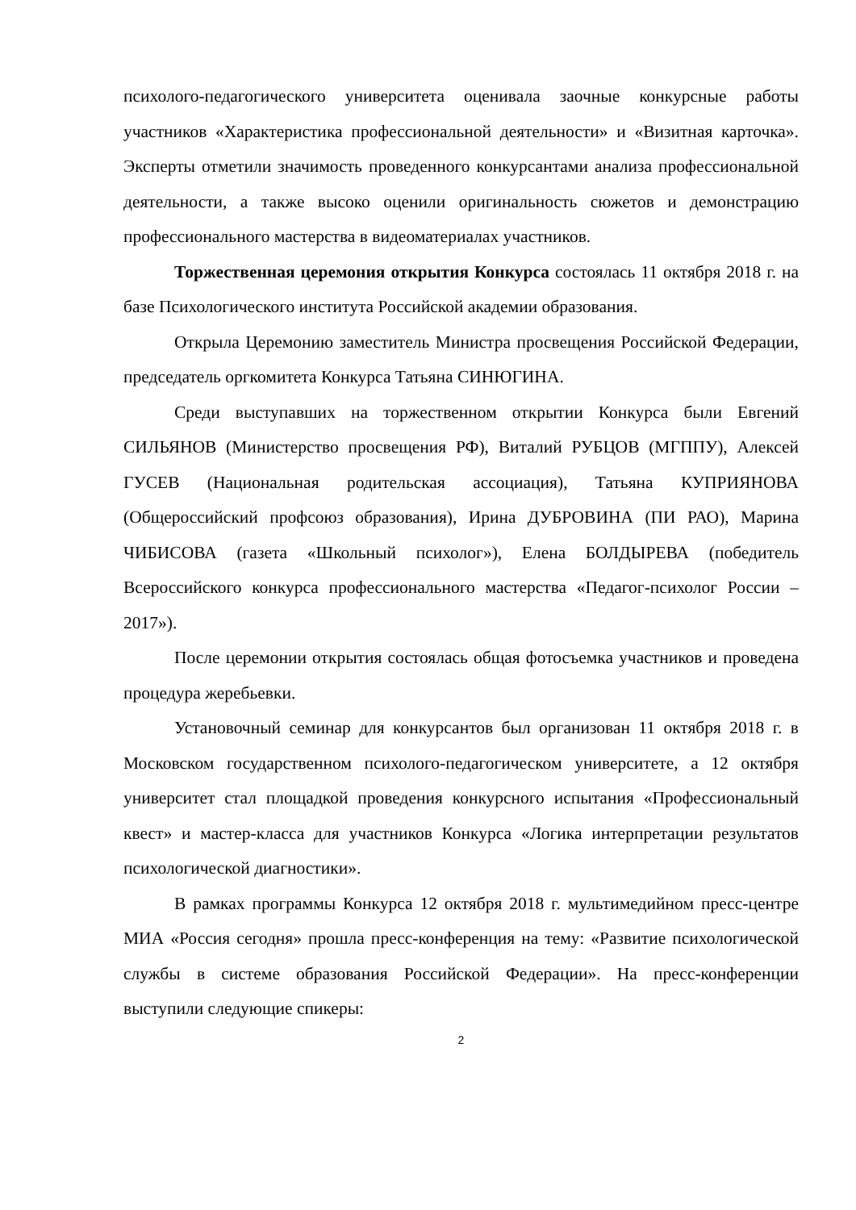психолого-педагогического университета оценивала заочные конкурсные работы участников «Характеристика профессиональной деятельности» и «Визитная карточка». Эксперты отметили значимость проведенного конкурсантами анализа профессиональной деятельности, а также высоко оценили оригинальность сюжетов и демонстрацию профессионального мастерства в видеоматериалах участников.
Торжественная церемония открытия Конкурса состоялась 11 октября 2018 г. на базе Психологического института Российской академии образования.
Открыла Церемонию заместитель Министра просвещения Российской Федерации, председатель оргкомитета Конкурса Татьяна СИНЮГИНА.
Среди выступавших на торжественном открытии Конкурса были Евгений СИЛЬЯНОВ (Министерство просвещения РФ), Виталий РУБЦОВ (МГППУ), Алексей ГУСЕВ (Национальная родительская ассоциация), Татьяна КУПРИЯНОВА (Общероссийский профсоюз образования), Ирина ДУБРОВИНА (ПИ РАО), Марина ЧИБИСОВА (газета «Школьный психолог»), Елена БОЛДЫРЕВА (победитель Всероссийского конкурса профессионального мастерства «Педагог-психолог России – 2017»).
После церемонии открытия состоялась общая фотосъемка участников и проведена процедура жеребьевки.
Установочный семинар для конкурсантов был организован 11 октября 2018 г. в Московском государственном психолого-педагогическом университете, а 12 октября университет стал площадкой проведения конкурсного испытания «Профессиональный квест» и мастер-класса для участников Конкурса «Логика интерпретации результатов психологической диагностики».
В рамках программы Конкурса 12 октября 2018 г. мультимедийном пресс-центре МИА «Россия сегодня» прошла пресс-конференция на тему: «Развитие психологической службы в системе образования Российской Федерации». На пресс-конференции выступили следующие спикеры:
2